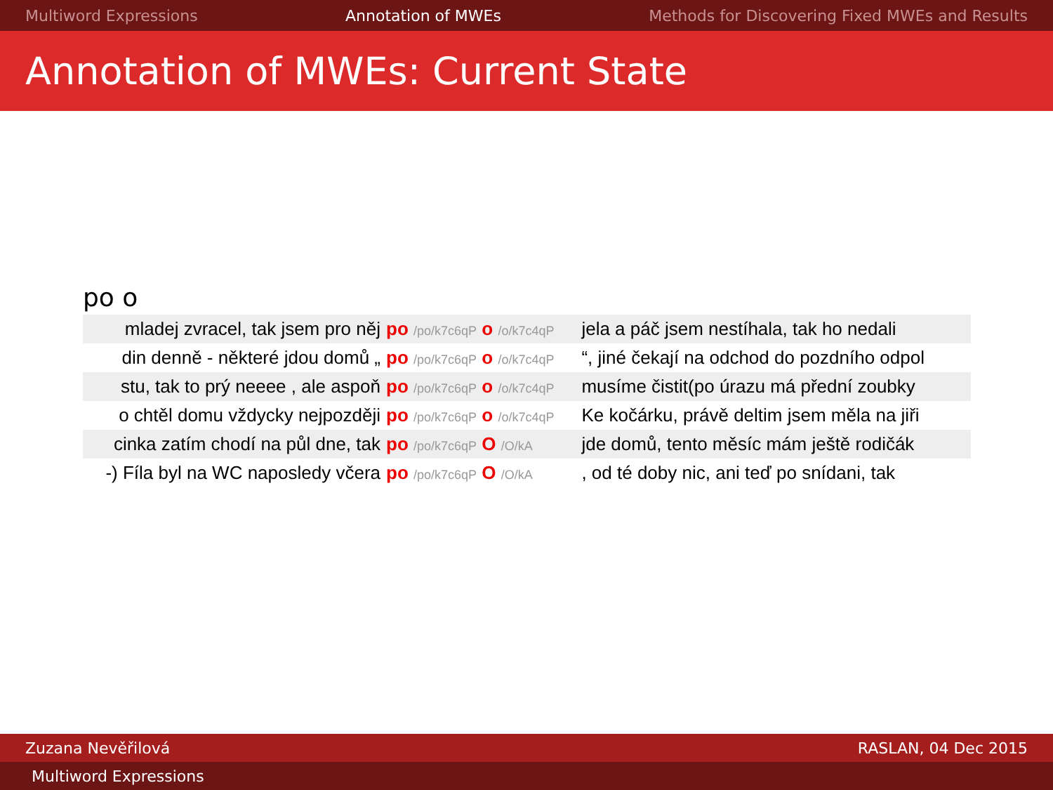Multiword Expressions Annotation of MWEs Methods for Discovering Fixed MWEs and Results
Annotation of MWEs: Current State
po o
| mladej zvracel, tak jsem pro něj | po /po/k7c6qP o /o/k7c4qP | jela a páč jsem nestíhala, tak ho nedali |
| din denně - některé jdou domů „ | po /po/k7c6qP o /o/k7c4qP | “, jiné čekají na odchod do pozdního odpol |
| stu, tak to prý neeee , ale aspoň | po /po/k7c6qP o /o/k7c4qP | musíme čistit(po úrazu má přední zoubky |
| o chtěl domu vždycky nejpozději | po /po/k7c6qP o /o/k7c4qP | Ke kočárku, právě deltim jsem měla na jiři |
| cinka zatím chodí na půl dne, tak | po /po/k7c6qP O /O/kA | jde domů, tento měsíc mám ještě rodičák |
| -) Fíla byl na WC naposledy včera | po /po/k7c6qP O /O/kA | , od té doby nic, ani teď po snídani, tak |
Zuzana Nevěřilová RASLAN, 04 Dec 2015
Multiword Expressions